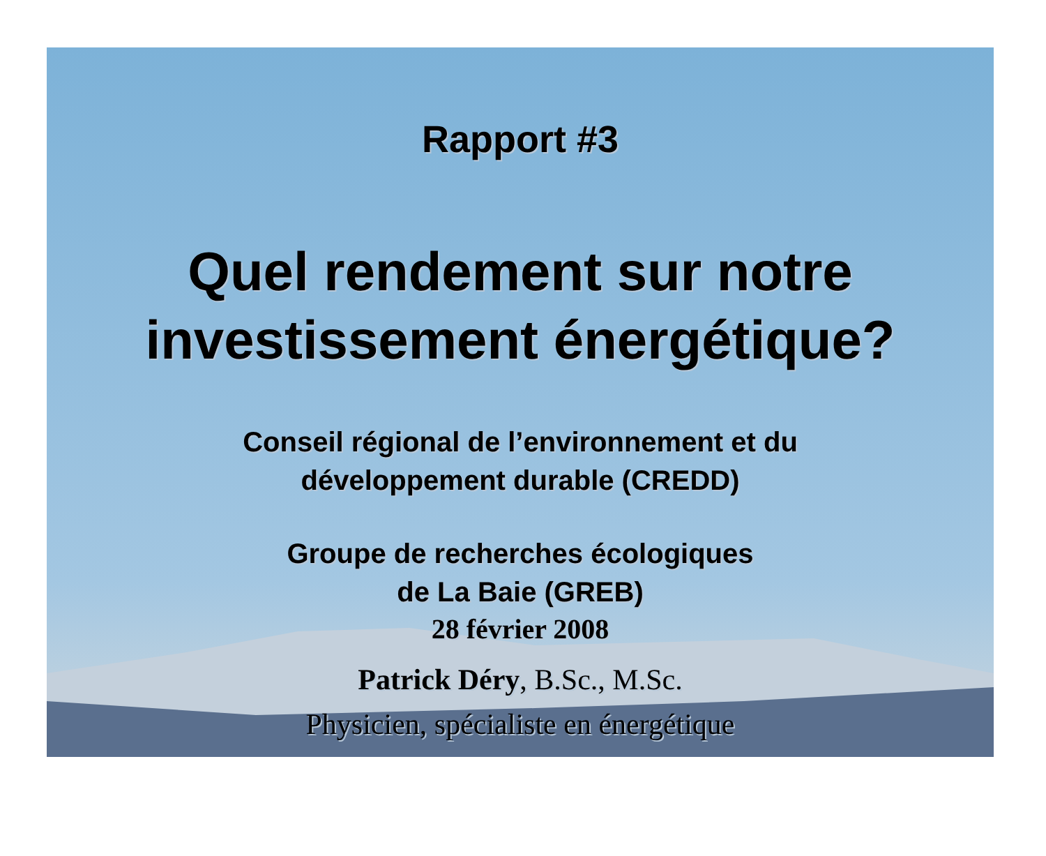Rapport #3
Quel rendement sur notre
investissement énergétique?
Conseil régional de l’environnement et du
développement durable (CREDD)
Groupe de recherches écologiques
de La Baie (GREB)
28 février 2008
Patrick Déry, B.Sc., M.Sc.
Physicien, spécialiste en énergétique